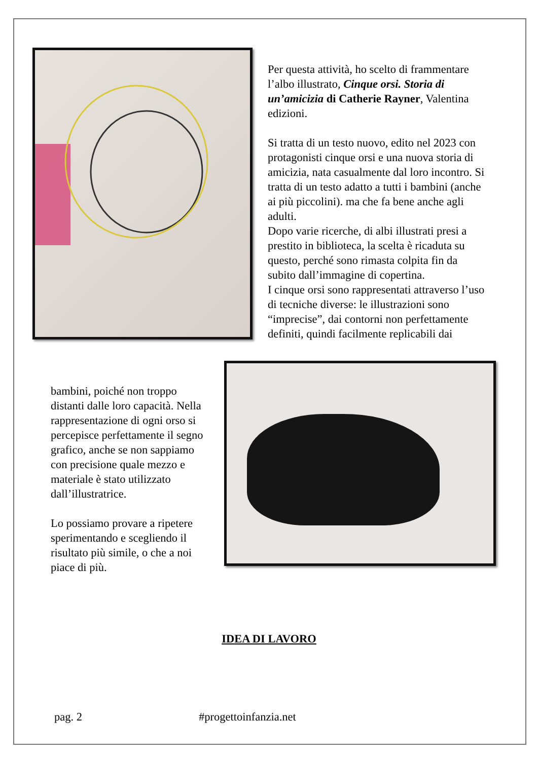Per questa attività, ho scelto di frammentare l’albo illustrato, Cinque orsi. Storia di un’amicizia di Catherie Rayner, Valentina edizioni.
Si tratta di un testo nuovo, edito nel 2023 con protagonisti cinque orsi e una nuova storia di amicizia, nata casualmente dal loro incontro. Si tratta di un testo adatto a tutti i bambini (anche ai più piccolini). ma che fa bene anche agli adulti.
Dopo varie ricerche, di albi illustrati presi a prestito in biblioteca, la scelta è ricaduta su questo, perché sono rimasta colpita fin da subito dall’immagine di copertina.
I cinque orsi sono rappresentati attraverso l’uso di tecniche diverse: le illustrazioni sono “imprecise”, dai contorni non perfettamente definiti, quindi facilmente replicabili dai
bambini, poiché non troppo distanti dalle loro capacità. Nella rappresentazione di ogni orso si percepisce perfettamente il segno grafico, anche se non sappiamo con precisione quale mezzo e materiale è stato utilizzato dall’illustratrice.
Lo possiamo provare a ripetere sperimentando e scegliendo il risultato più simile, o che a noi piace di più.
IDEA DI LAVORO
pag. 2 #progettoinfanzia.net